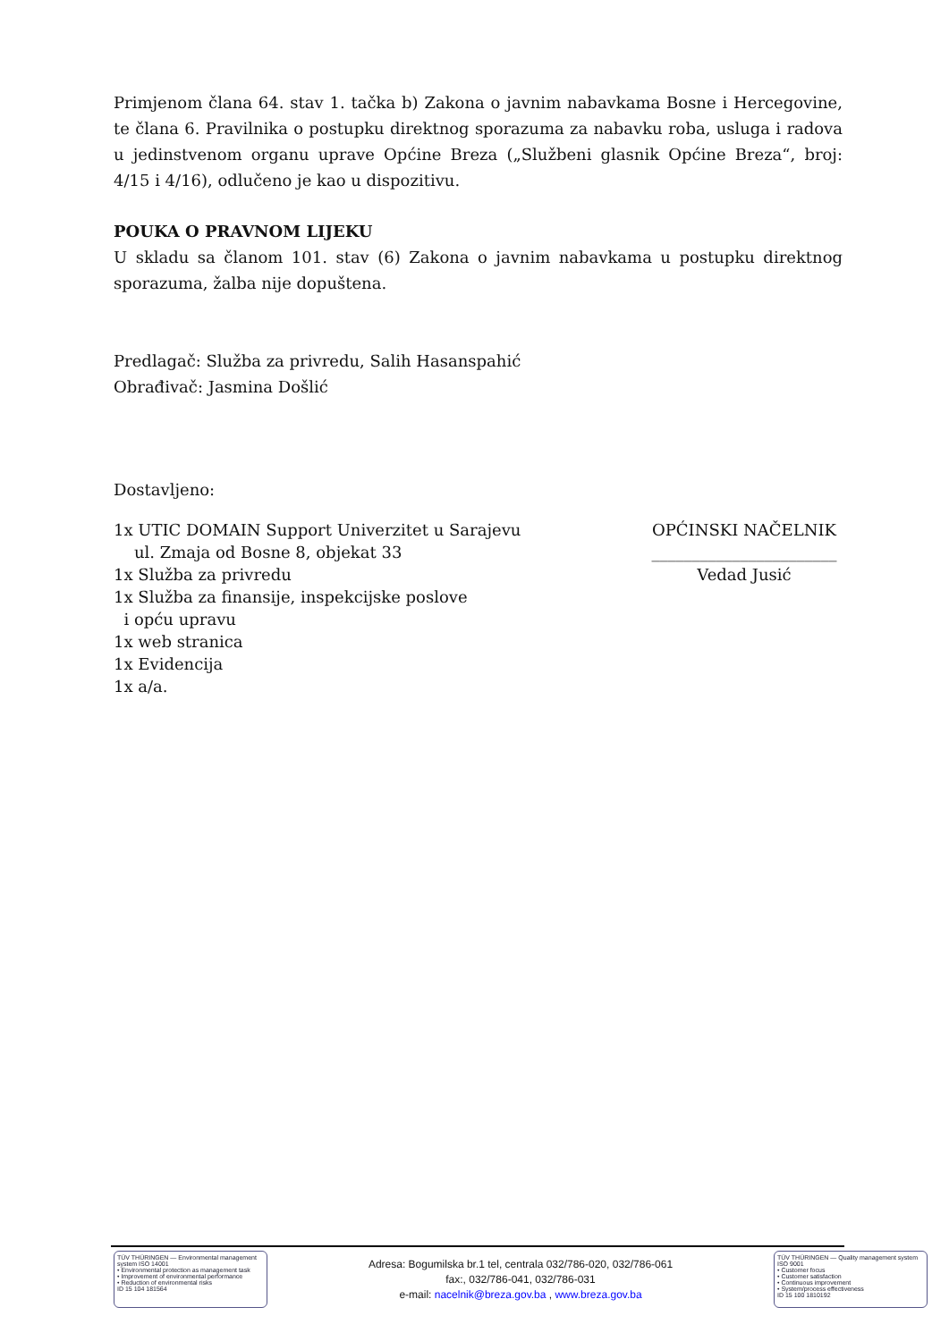Primjenom člana 64. stav 1. tačka b) Zakona o javnim nabavkama Bosne i Hercegovine, te člana 6. Pravilnika o postupku direktnog sporazuma za nabavku roba, usluga i radova u jedinstvenom organu uprave Općine Breza („Službeni glasnik Općine Breza“, broj: 4/15 i 4/16), odlučeno je kao u dispozitivu.
POUKA O PRAVNOM LIJEKU
U skladu sa članom 101. stav (6) Zakona o javnim nabavkama u postupku direktnog sporazuma, žalba nije dopuštena.
Predlagač: Služba za privredu, Salih Hasanspahić
Obrađivač: Jasmina Došlić
Dostavljeno:
1x UTIC DOMAIN Support Univerzitet u Sarajevu
ul. Zmaja od Bosne 8, objekat 33
1x Služba za privredu
1x Služba za finansije, inspekcijske poslove
i opću upravu
1x web stranica
1x Evidencija
1x a/a.
OPĆINSKI NAČELNIK
_______________________
Vedad Jusić
TÜV THÜRINGEN — Environmental management system ISO 14001
• Environmental protection as management task
• Improvement of environmental performance
• Reduction of environmental risks
ID 15 104 181564
Adresa: Bogumilska br.1 tel, centrala 032/786-020, 032/786-061
fax:, 032/786-041, 032/786-031
e-mail: nacelnik@breza.gov.ba , www.breza.gov.ba
TÜV THÜRINGEN — Quality management system ISO 9001
• Customer focus
• Customer satisfaction
• Continuous improvement
• System/process effectiveness
ID 15 100 1810192